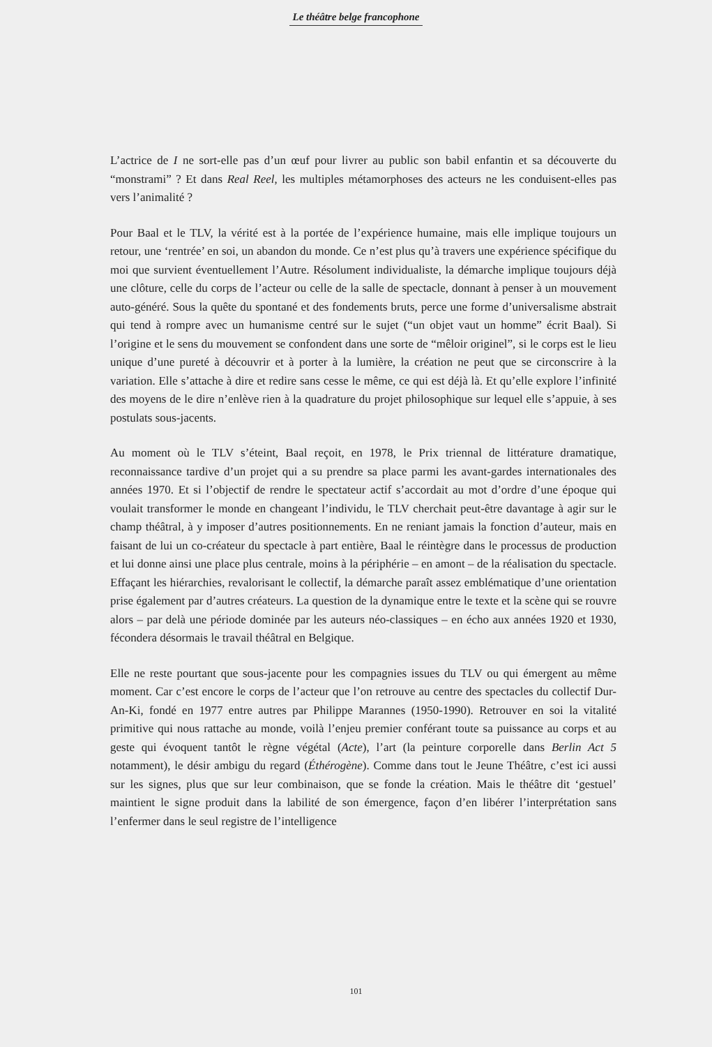Le théâtre belge francophone
L’actrice de I ne sort-elle pas d’un œuf pour livrer au public son babil enfantin et sa découverte du “monstrami” ? Et dans Real Reel, les multiples métamorphoses des acteurs ne les conduisent-elles pas vers l’animalité ?
Pour Baal et le TLV, la vérité est à la portée de l’expérience humaine, mais elle implique toujours un retour, une ‘rentrée’ en soi, un abandon du monde. Ce n’est plus qu’à travers une expérience spécifique du moi que survient éventuellement l’Autre. Résolument individualiste, la démarche implique toujours déjà une clôture, celle du corps de l’acteur ou celle de la salle de spectacle, donnant à penser à un mouvement auto-généré. Sous la quête du spontané et des fondements bruts, perce une forme d’universalisme abstrait qui tend à rompre avec un humanisme centré sur le sujet (“un objet vaut un homme” écrit Baal). Si l’origine et le sens du mouvement se confondent dans une sorte de “mêloir originel”, si le corps est le lieu unique d’une pureté à découvrir et à porter à la lumière, la création ne peut que se circonscrire à la variation. Elle s’attache à dire et redire sans cesse le même, ce qui est déjà là. Et qu’elle explore l’infinité des moyens de le dire n’enlève rien à la quadrature du projet philosophique sur lequel elle s’appuie, à ses postulats sous-jacents.
Au moment où le TLV s’éteint, Baal reçoit, en 1978, le Prix triennal de littérature dramatique, reconnaissance tardive d’un projet qui a su prendre sa place parmi les avant-gardes internationales des années 1970. Et si l’objectif de rendre le spectateur actif s’accordait au mot d’ordre d’une époque qui voulait transformer le monde en changeant l’individu, le TLV cherchait peut-être davantage à agir sur le champ théâtral, à y imposer d’autres positionnements. En ne reniant jamais la fonction d’auteur, mais en faisant de lui un co-créateur du spectacle à part entière, Baal le réintègre dans le processus de production et lui donne ainsi une place plus centrale, moins à la périphérie – en amont – de la réalisation du spectacle. Effaçant les hiérarchies, revalorisant le collectif, la démarche paraît assez emblématique d’une orientation prise également par d’autres créateurs. La question de la dynamique entre le texte et la scène qui se rouvre alors – par delà une période dominée par les auteurs néo-classiques – en écho aux années 1920 et 1930, fécondera désormais le travail théâtral en Belgique.
Elle ne reste pourtant que sous-jacente pour les compagnies issues du TLV ou qui émergent au même moment. Car c’est encore le corps de l’acteur que l’on retrouve au centre des spectacles du collectif Dur-An-Ki, fondé en 1977 entre autres par Philippe Marannes (1950-1990). Retrouver en soi la vitalité primitive qui nous rattache au monde, voilà l’enjeu premier conférant toute sa puissance au corps et au geste qui évoquent tantôt le règne végétal (Acte), l’art (la peinture corporelle dans Berlin Act 5 notamment), le désir ambigu du regard (Éthérogène). Comme dans tout le Jeune Théâtre, c’est ici aussi sur les signes, plus que sur leur combinaison, que se fonde la création. Mais le théâtre dit ‘gestuel’ maintient le signe produit dans la labilité de son émergence, façon d’en libérer l’interprétation sans l’enfermer dans le seul registre de l’intelligence
101